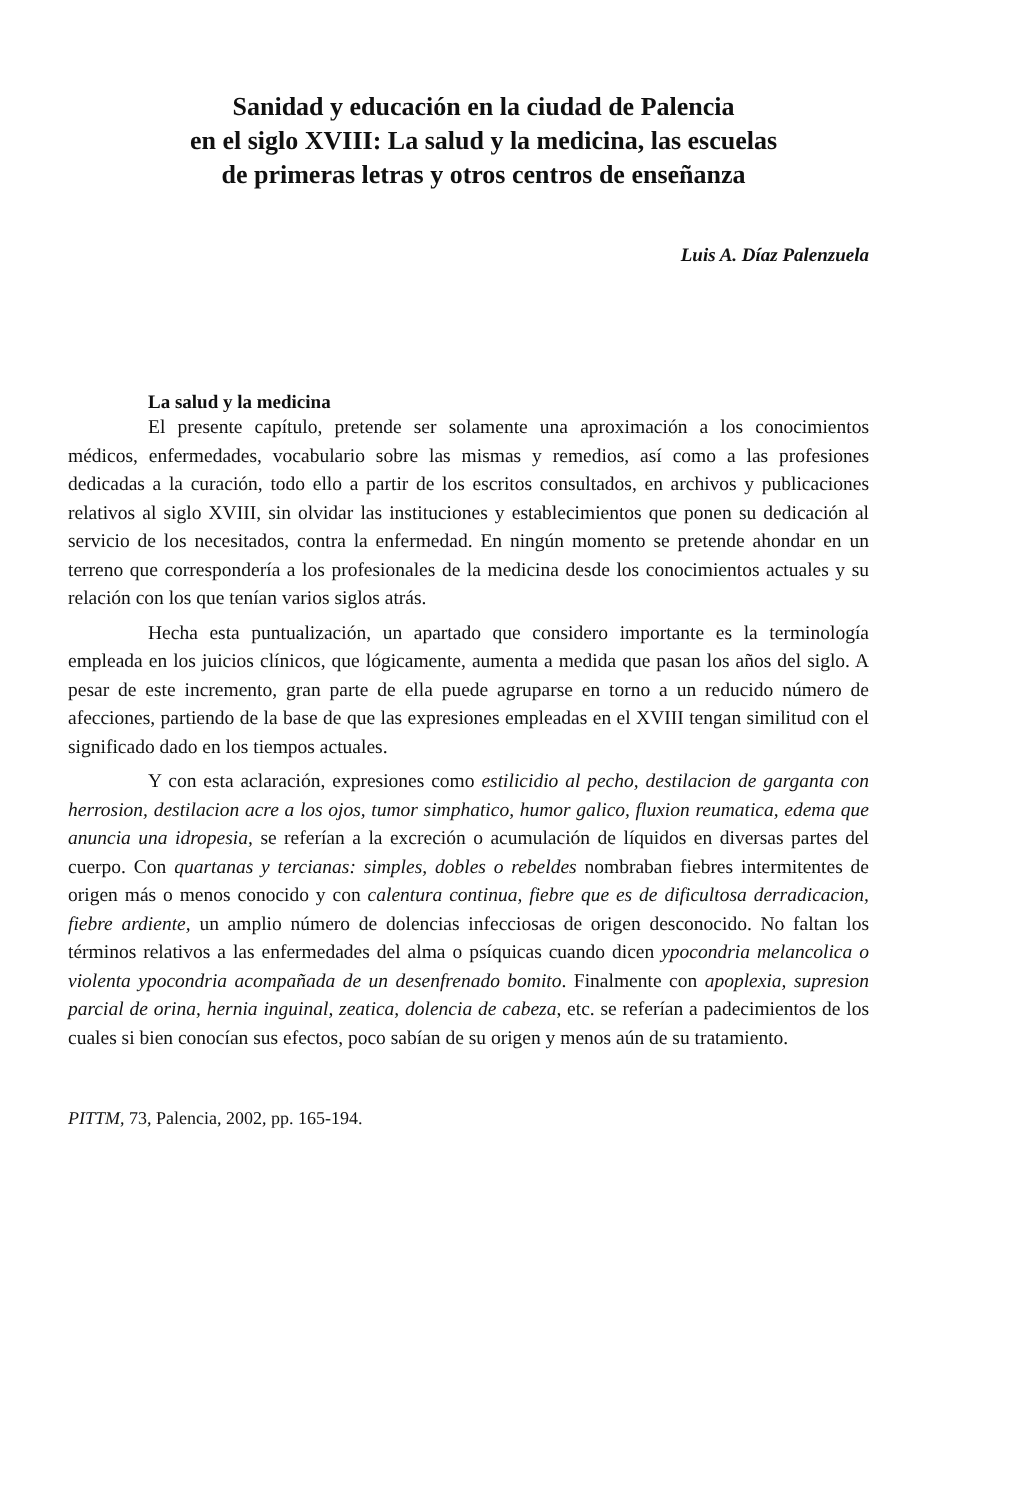Sanidad y educación en la ciudad de Palencia
en el siglo XVIII: La salud y la medicina, las escuelas
de primeras letras y otros centros de enseñanza
Luis A. Díaz Palenzuela
La salud y la medicina
El presente capítulo, pretende ser solamente una aproximación a los conocimientos médicos, enfermedades, vocabulario sobre las mismas y remedios, así como a las profesiones dedicadas a la curación, todo ello a partir de los escritos consultados, en archivos y publicaciones relativos al siglo XVIII, sin olvidar las instituciones y establecimientos que ponen su dedicación al servicio de los necesitados, contra la enfermedad. En ningún momento se pretende ahondar en un terreno que correspondería a los profesionales de la medicina desde los conocimientos actuales y su relación con los que tenían varios siglos atrás.
Hecha esta puntualización, un apartado que considero importante es la terminología empleada en los juicios clínicos, que lógicamente, aumenta a medida que pasan los años del siglo. A pesar de este incremento, gran parte de ella puede agruparse en torno a un reducido número de afecciones, partiendo de la base de que las expresiones empleadas en el XVIII tengan similitud con el significado dado en los tiempos actuales.
Y con esta aclaración, expresiones como estilicidio al pecho, destilacion de garganta con herrosion, destilacion acre a los ojos, tumor simphatico, humor galico, fluxion reumatica, edema que anuncia una idropesia, se referían a la excreción o acumulación de líquidos en diversas partes del cuerpo. Con quartanas y tercianas: simples, dobles o rebeldes nombraban fiebres intermitentes de origen más o menos conocido y con calentura continua, fiebre que es de dificultosa derradicacion, fiebre ardiente, un amplio número de dolencias infecciosas de origen desconocido. No faltan los términos relativos a las enfermedades del alma o psíquicas cuando dicen ypocondria melancolica o violenta ypocondria acompañada de un desenfrenado bomito. Finalmente con apoplexia, supresion parcial de orina, hernia inguinal, zeatica, dolencia de cabeza, etc. se referían a padecimientos de los cuales si bien conocían sus efectos, poco sabían de su origen y menos aún de su tratamiento.
PITTM, 73, Palencia, 2002, pp. 165-194.